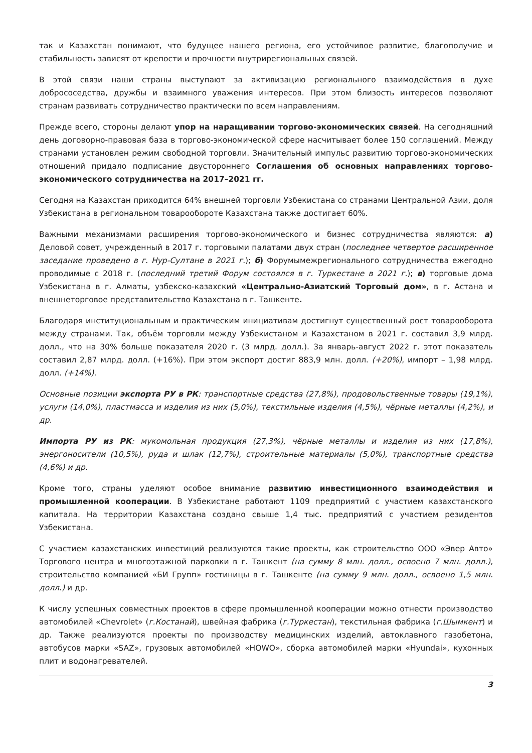так и Казахстан понимают, что будущее нашего региона, его устойчивое развитие, благополучие и стабильность зависят от крепости и прочности внутрирегиональных связей.
В этой связи наши страны выступают за активизацию регионального взаимодействия в духе добрососедства, дружбы и взаимного уважения интересов. При этом близость интересов позволяют странам развивать сотрудничество практически по всем направлениям.
Прежде всего, стороны делают упор на наращивании торгово-экономических связей. На сегодняшний день договорно-правовая база в торгово-экономической сфере насчитывает более 150 соглашений. Между странами установлен режим свободной торговли. Значительный импульс развитию торгово-экономических отношений придало подписание двустороннего Соглашения об основных направлениях торгово-экономического сотрудничества на 2017–2021 гг.
Сегодня на Казахстан приходится 64% внешней торговли Узбекистана со странами Центральной Азии, доля Узбекистана в региональном товарообороте Казахстана также достигает 60%.
Важными механизмами расширения торгово-экономического и бизнес сотрудничества являются: а) Деловой совет, учрежденный в 2017 г. торговыми палатами двух стран (последнее четвертое расширенное заседание проведено в г. Нур-Султане в 2021 г.); б) Форумымежрегионального сотрудничества ежегодно проводимые с 2018 г. (последний третий Форум состоялся в г. Туркестане в 2021 г.); в) торговые дома Узбекистана в г. Алматы, узбекско-казахский «Центрально-Азиатский Торговый дом», в г. Астана и внешнеторговое представительство Казахстана в г. Ташкенте.
Благодаря институциональным и практическим инициативам достигнут существенный рост товарооборота между странами. Так, объём торговли между Узбекистаном и Казахстаном в 2021 г. составил 3,9 млрд. долл., что на 30% больше показателя 2020 г. (3 млрд. долл.). За январь-август 2022 г. этот показатель составил 2,87 млрд. долл. (+16%). При этом экспорт достиг 883,9 млн. долл. (+20%), импорт – 1,98 млрд. долл. (+14%).
Основные позиции экспорта РУ в РК: транспортные средства (27,8%), продовольственные товары (19,1%), услуги (14,0%), пластмасса и изделия из них (5,0%), текстильные изделия (4,5%), чёрные металлы (4,2%), и др.
Импорта РУ из РК: мукомольная продукция (27,3%), чёрные металлы и изделия из них (17,8%), энергоносители (10,5%), руда и шлак (12,7%), строительные материалы (5,0%), транспортные средства (4,6%) и др.
Кроме того, страны уделяют особое внимание развитию инвестиционного взаимодействия и промышленной кооперации. В Узбекистане работают 1109 предприятий с участием казахстанского капитала. На территории Казахстана создано свыше 1,4 тыс. предприятий с участием резидентов Узбекистана.
С участием казахстанских инвестиций реализуются такие проекты, как строительство ООО «Эвер Авто» Торгового центра и многоэтажной парковки в г. Ташкент (на сумму 8 млн. долл., освоено 7 млн. долл.), строительство компанией «БИ Групп» гостиницы в г. Ташкенте (на сумму 9 млн. долл., освоено 1,5 млн. долл.) и др.
К числу успешных совместных проектов в сфере промышленной кооперации можно отнести производство автомобилей «Chevrolet» (г.Костанай), швейная фабрика (г.Туркестан), текстильная фабрика (г.Шымкент) и др. Также реализуются проекты по производству медицинских изделий, автоклавного газобетона, автобусов марки «SAZ», грузовых автомобилей «HOWO», сборка автомобилей марки «Hyundai», кухонных плит и водонагревателей.
3